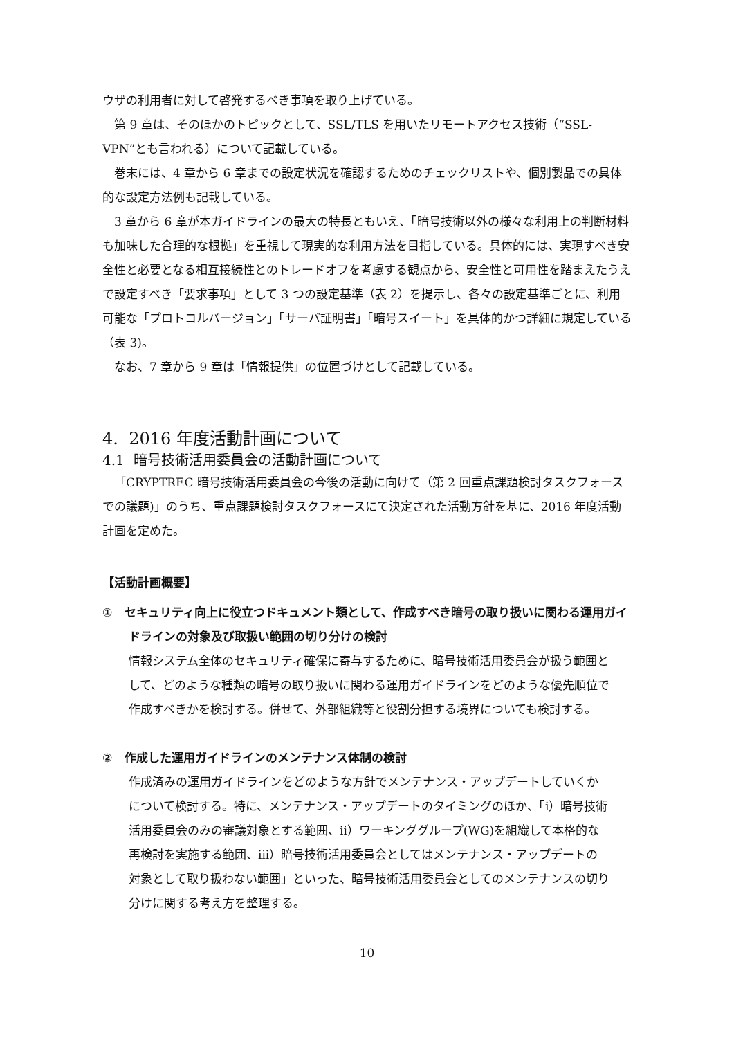ウザの利用者に対して啓発するべき事項を取り上げている。
第 9 章は、そのほかのトピックとして、SSL/TLS を用いたリモートアクセス技術（“SSL-VPN”とも言われる）について記載している。
巻末には、4 章から 6 章までの設定状況を確認するためのチェックリストや、個別製品での具体的な設定方法例も記載している。
3 章から 6 章が本ガイドラインの最大の特長ともいえ、「暗号技術以外の様々な利用上の判断材料も加味した合理的な根拠」を重視して現実的な利用方法を目指している。具体的には、実現すべき安全性と必要となる相互接続性とのトレードオフを考慮する観点から、安全性と可用性を踏まえたうえで設定すべき「要求事項」として 3 つの設定基準（表 2）を提示し、各々の設定基準ごとに、利用可能な「プロトコルバージョン」「サーバ証明書」「暗号スイート」を具体的かつ詳細に規定している（表 3)。
なお、7 章から 9 章は「情報提供」の位置づけとして記載している。
4. 2016 年度活動計画について
4.1 暗号技術活用委員会の活動計画について
「CRYPTREC 暗号技術活用委員会の今後の活動に向けて（第 2 回重点課題検討タスクフォースでの議題)」のうち、重点課題検討タスクフォースにて決定された活動方針を基に、2016 年度活動計画を定めた。
【活動計画概要】
① セキュリティ向上に役立つドキュメント類として、作成すべき暗号の取り扱いに関わる運用ガイドラインの対象及び取扱い範囲の切り分けの検討
情報システム全体のセキュリティ確保に寄与するために、暗号技術活用委員会が扱う範囲として、どのような種類の暗号の取り扱いに関わる運用ガイドラインをどのような優先順位で作成すべきかを検討する。併せて、外部組織等と役割分担する境界についても検討する。
② 作成した運用ガイドラインのメンテナンス体制の検討
作成済みの運用ガイドラインをどのような方針でメンテナンス・アップデートしていくかについて検討する。特に、メンテナンス・アップデートのタイミングのほか、「i）暗号技術活用委員会のみの審議対象とする範囲、ii）ワーキンググループ(WG)を組織して本格的な再検討を実施する範囲、iii）暗号技術活用委員会としてはメンテナンス・アップデートの対象として取り扱わない範囲」といった、暗号技術活用委員会としてのメンテナンスの切り分けに関する考え方を整理する。
10